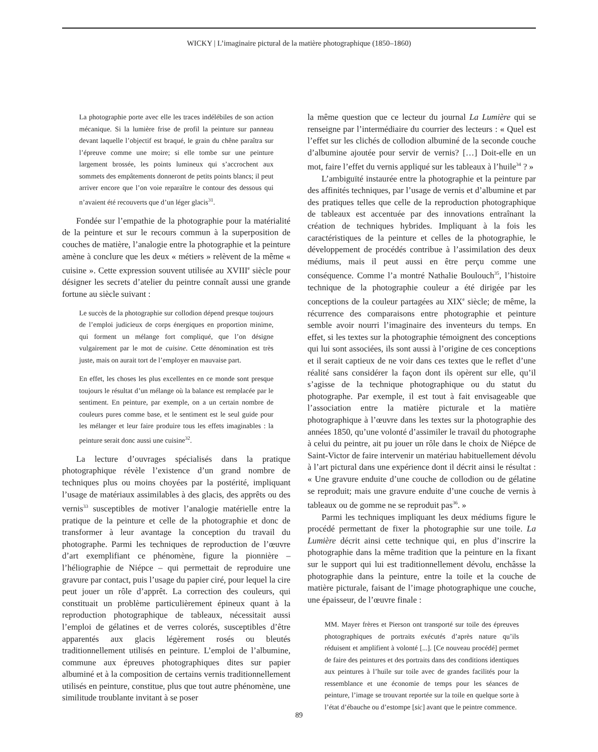WICKY | L’imaginaire pictural de la matière photographique (1850–1860)
La photographie porte avec elle les traces indélébiles de son action mécanique. Si la lumière frise de profil la peinture sur panneau devant laquelle l’objectif est braqué, le grain du chêne paraîtra sur l’épreuve comme une moire; si elle tombe sur une peinture largement brossée, les points lumineux qui s’accrochent aux sommets des empâtements donneront de petits points blancs; il peut arriver encore que l’on voie reparaître le contour des dessous qui n’avaient été recouverts que d’un léger glacis<sup>31</sup>.
Fondée sur l’empathie de la photographie pour la matérialité de la peinture et sur le recours commun à la superposition de couches de matière, l’analogie entre la photographie et la peinture amène à conclure que les deux « métiers » relèvent de la même « cuisine ». Cette expression souvent utilisée au XVIII<sup>e</sup> siècle pour désigner les secrets d’atelier du peintre connaît aussi une grande fortune au siècle suivant :
Le succès de la photographie sur collodion dépend presque toujours de l’emploi judicieux de corps énergiques en proportion minime, qui forment un mélange fort compliqué, que l’on désigne vulgairement par le mot de cuisine. Cette dénomination est très juste, mais on aurait tort de l’employer en mauvaise part.
En effet, les choses les plus excellentes en ce monde sont presque toujours le résultat d’un mélange où la balance est remplacée par le sentiment. En peinture, par exemple, on a un certain nombre de couleurs pures comme base, et le sentiment est le seul guide pour les mélanger et leur faire produire tous les effets imaginables : la peinture serait donc aussi une cuisine<sup>32</sup>.
La lecture d’ouvrages spécialisés dans la pratique photographique révèle l’existence d’un grand nombre de techniques plus ou moins choyées par la postérité, impliquant l’usage de matériaux assimilables à des glacis, des apprêts ou des vernis<sup>33</sup> susceptibles de motiver l’analogie matérielle entre la pratique de la peinture et celle de la photographie et donc de transformer à leur avantage la conception du travail du photographe. Parmi les techniques de reproduction de l’œuvre d’art exemplifiant ce phénomène, figure la pionnière – l’héliographie de Niépce – qui permettait de reproduire une gravure par contact, puis l’usage du papier ciré, pour lequel la cire peut jouer un rôle d’apprêt. La correction des couleurs, qui constituait un problème particulièrement épineux quant à la reproduction photographique de tableaux, nécessitait aussi l’emploi de gélatines et de verres colorés, susceptibles d’être apparentés aux glacis légèrement rosés ou bleutés traditionnellement utilisés en peinture. L’emploi de l’albumine, commune aux épreuves photographiques dites sur papier albuminé et à la composition de certains vernis traditionnellement utilisés en peinture, constitue, plus que tout autre phénomène, une similitude troublante invitant à se poser
la même question que ce lecteur du journal La Lumière qui se renseigne par l’intermédiaire du courrier des lecteurs : « Quel est l’effet sur les clichés de collodion albuminé de la seconde couche d’albumine ajoutée pour servir de vernis? […] Doit-elle en un mot, faire l’effet du vernis appliqué sur les tableaux à l’huile<sup>34</sup> ? »
L’ambiguïté instaurée entre la photographie et la peinture par des affinités techniques, par l’usage de vernis et d’albumine et par des pratiques telles que celle de la reproduction photographique de tableaux est accentuée par des innovations entraînant la création de techniques hybrides. Impliquant à la fois les caractéristiques de la peinture et celles de la photographie, le développement de procédés contribue à l’assimilation des deux médiums, mais il peut aussi en être perçu comme une conséquence. Comme l’a montré Nathalie Boulouch<sup>35</sup>, l’histoire technique de la photographie couleur a été dirigée par les conceptions de la couleur partagées au XIX<sup>e</sup> siècle; de même, la récurrence des comparaisons entre photographie et peinture semble avoir nourri l’imaginaire des inventeurs du temps. En effet, si les textes sur la photographie témoignent des conceptions qui lui sont associées, ils sont aussi à l’origine de ces conceptions et il serait captieux de ne voir dans ces textes que le reflet d’une réalité sans considérer la façon dont ils opèrent sur elle, qu’il s’agisse de la technique photographique ou du statut du photographe. Par exemple, il est tout à fait envisageable que l’association entre la matière picturale et la matière photographique à l’œuvre dans les textes sur la photographie des années 1850, qu’une volonté d’assimiler le travail du photographe à celui du peintre, ait pu jouer un rôle dans le choix de Niépce de Saint-Victor de faire intervenir un matériau habituellement dévolu à l’art pictural dans une expérience dont il décrit ainsi le résultat : « Une gravure enduite d’une couche de collodion ou de gélatine se reproduit; mais une gravure enduite d’une couche de vernis à tableaux ou de gomme ne se reproduit pas<sup>36</sup>. »
Parmi les techniques impliquant les deux médiums figure le procédé permettant de fixer la photographie sur une toile. La Lumière décrit ainsi cette technique qui, en plus d’inscrire la photographie dans la même tradition que la peinture en la fixant sur le support qui lui est traditionnellement dévolu, enchâsse la photographie dans la peinture, entre la toile et la couche de matière picturale, faisant de l’image photographique une couche, une épaisseur, de l’œuvre finale :
MM. Mayer frères et Pierson ont transporté sur toile des épreuves photographiques de portraits exécutés d’après nature qu’ils réduisent et amplifient à volonté [...]. [Ce nouveau procédé] permet de faire des peintures et des portraits dans des conditions identiques aux peintures à l’huile sur toile avec de grandes facilités pour la ressemblance et une économie de temps pour les séances de peinture, l’image se trouvant reportée sur la toile en quelque sorte à l’état d’ébauche ou d’estompe [sic] avant que le peintre commence.
89